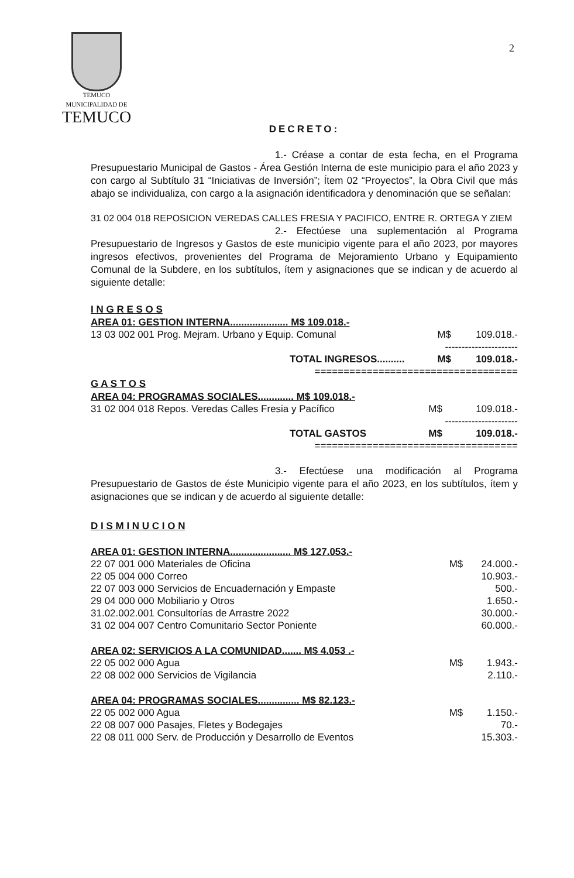TEMUCO
MUNICIPALIDAD DE
TEMUCO
2
DECRETO:
1.- Créase a contar de esta fecha, en el Programa Presupuestario Municipal de Gastos - Área Gestión Interna de este municipio para el año 2023 y con cargo al Subtítulo 31 “Iniciativas de Inversión”; Ítem 02 “Proyectos”, la Obra Civil que más abajo se individualiza, con cargo a la asignación identificadora y denominación que se señalan:
31 02 004 018 REPOSICION VEREDAS CALLES FRESIA Y PACIFICO, ENTRE R. ORTEGA Y ZIEM
2.- Efectúese una suplementación al Programa Presupuestario de Ingresos y Gastos de este municipio vigente para el año 2023, por mayores ingresos efectivos, provenientes del Programa de Mejoramiento Urbano y Equipamiento Comunal de la Subdere, en los subtítulos, ítem y asignaciones que se indican y de acuerdo al siguiente detalle:
I N G R E S O S
| AREA 01: GESTION INTERNA..................... M$ 109.018.- | | |
| 13 03 002 001 Prog. Mejram. Urbano y Equip. Comunal | M$ | 109.018.- |
| | ---------------------- | |
| TOTAL INGRESOS.......... | M$ | 109.018.- |
| =================================== | | |
G A S T O S
| AREA 04: PROGRAMAS SOCIALES............. M$ 109.018.- | | |
| 31 02 004 018 Repos. Veredas Calles Fresia y Pacífico | M$ | 109.018.- |
| | ---------------------- | |
| TOTAL GASTOS | M$ | 109.018.- |
| =================================== | | |
3.- Efectúese una modificación al Programa Presupuestario de Gastos de éste Municipio vigente para el año 2023, en los subtítulos, ítem y asignaciones que se indican y de acuerdo al siguiente detalle:
D I S M I N U C I O N
| AREA 01: GESTION INTERNA...................... M$ 127.053.- | | |
| 22 07 001 000 Materiales de Oficina | M$ | 24.000.- |
| 22 05 004 000 Correo | | 10.903.- |
| 22 07 003 000 Servicios de Encuadernación y Empaste | | 500.- |
| 29 04 000 000 Mobiliario y Otros | | 1.650.- |
| 31.02.002.001 Consultorías de Arrastre 2022 | | 30.000.- |
| 31 02 004 007 Centro Comunitario Sector Poniente | | 60.000.- |
| AREA 02: SERVICIOS A LA COMUNIDAD....... M$ 4.053 .- | | |
| 22 05 002 000 Agua | M$ | 1.943.- |
| 22 08 002 000 Servicios de Vigilancia | | 2.110.- |
| AREA 04: PROGRAMAS SOCIALES............... M$ 82.123.- | | |
| 22 05 002 000 Agua | M$ | 1.150.- |
| 22 08 007 000 Pasajes, Fletes y Bodegajes | | 70.- |
| 22 08 011 000 Serv. de Producción y Desarrollo de Eventos | | 15.303.- |